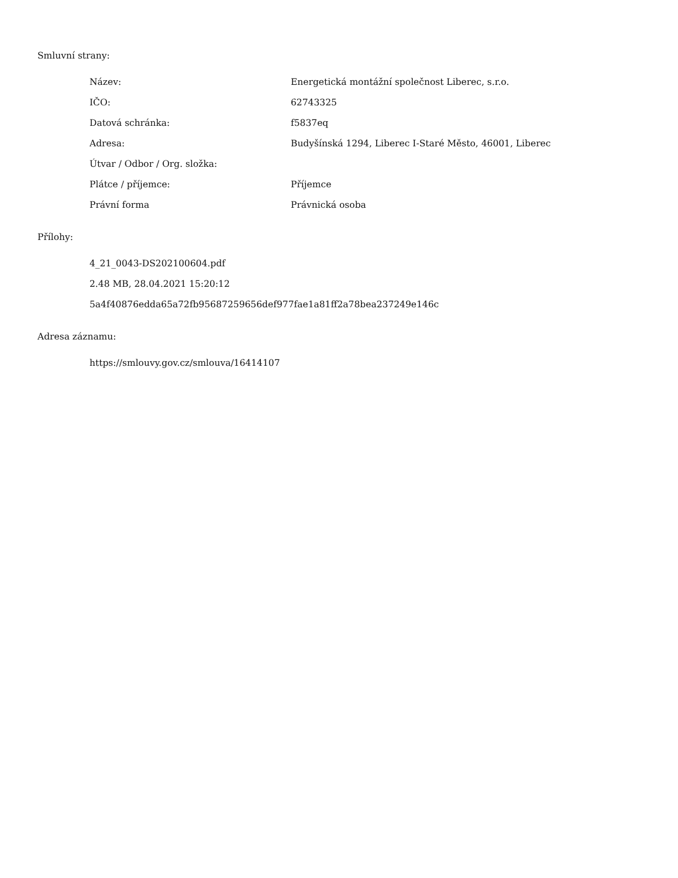Smluvní strany:
| Název: | Energetická montážní společnost Liberec, s.r.o. |
| IČO: | 62743325 |
| Datová schránka: | f5837eq |
| Adresa: | Budyšínská 1294, Liberec I-Staré Město, 46001, Liberec |
| Útvar / Odbor / Org. složka: | |
| Plátce / příjemce: | Příjemce |
| Právní forma | Právnická osoba |
Přílohy:
4_21_0043-DS202100604.pdf
2.48 MB, 28.04.2021 15:20:12
5a4f40876edda65a72fb95687259656def977fae1a81ff2a78bea237249e146c
Adresa záznamu:
https://smlouvy.gov.cz/smlouva/16414107